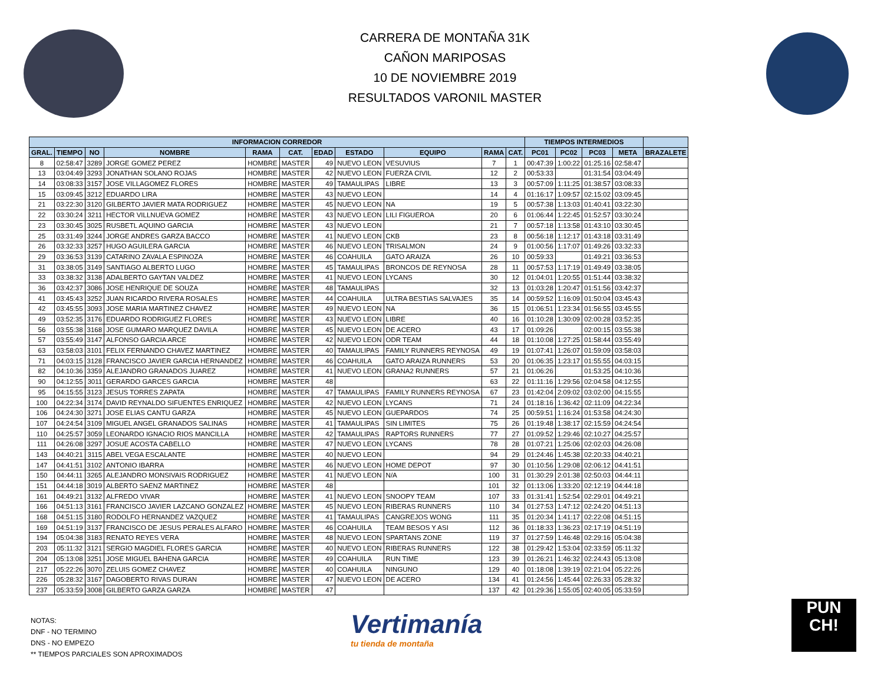CARRERA DE MONTAÑA 31K
CAÑON MARIPOSAS
10 DE NOVIEMBRE 2019
RESULTADOS VARONIL MASTER
| INFORMACION CORREDOR | | | | | | | | | | | TIEMPOS INTERMEDIOS | | | | |
| --- | --- | --- | --- | --- | --- | --- | --- | --- | --- | --- | --- | --- | --- | --- | --- |
| GRAL. | TIEMPO | NO | NOMBRE | RAMA | CAT. | EDAD | ESTADO | EQUIPO | RAMA | CAT. | PC01 | PC02 | PC03 | META | BRAZALETE |
| 8 | 02:58:47 | 3289 | JORGE GOMEZ PEREZ | HOMBRE | MASTER | 49 | NUEVO LEON | VESUVIUS | 7 | 1 | 00:47:39 | 1:00:22 | 01:25:16 | 02:58:47 | |
| 13 | 03:04:49 | 3293 | JONATHAN SOLANO ROJAS | HOMBRE | MASTER | 42 | NUEVO LEON | FUERZA CIVIL | 12 | 2 | 00:53:33 | | 01:31:54 | 03:04:49 | |
| 14 | 03:08:33 | 3157 | JOSE VILLAGOMEZ FLORES | HOMBRE | MASTER | 49 | TAMAULIPAS | LIBRE | 13 | 3 | 00:57:09 | 1:11:25 | 01:38:57 | 03:08:33 | |
| 15 | 03:09:45 | 3212 | EDUARDO LIRA | HOMBRE | MASTER | 43 | NUEVO LEON | | 14 | 4 | 01:16:17 | 1:09:57 | 02:15:02 | 03:09:45 | |
| 21 | 03:22:30 | 3120 | GILBERTO JAVIER MATA RODRIGUEZ | HOMBRE | MASTER | 45 | NUEVO LEON | NA | 19 | 5 | 00:57:38 | 1:13:03 | 01:40:41 | 03:22:30 | |
| 22 | 03:30:24 | 3211 | HECTOR VILLNUEVA GOMEZ | HOMBRE | MASTER | 43 | NUEVO LEON | LILI FIGUEROA | 20 | 6 | 01:06:44 | 1:22:45 | 01:52:57 | 03:30:24 | |
| 23 | 03:30:45 | 3025 | RUSBETL AQUINO GARCIA | HOMBRE | MASTER | 43 | NUEVO LEON | | 21 | 7 | 00:57:18 | 1:13:58 | 01:43:10 | 03:30:45 | |
| 25 | 03:31:49 | 3244 | JORGE ANDRES GARZA BACCO | HOMBRE | MASTER | 41 | NUEVO LEON | CKB | 23 | 8 | 00:56:18 | 1:12:17 | 01:43:18 | 03:31:49 | |
| 26 | 03:32:33 | 3257 | HUGO AGUILERA GARCIA | HOMBRE | MASTER | 46 | NUEVO LEON | TRISALMON | 24 | 9 | 01:00:56 | 1:17:07 | 01:49:26 | 03:32:33 | |
| 29 | 03:36:53 | 3139 | CATARINO ZAVALA ESPINOZA | HOMBRE | MASTER | 46 | COAHUILA | GATO ARAIZA | 26 | 10 | 00:59:33 | | 01:49:21 | 03:36:53 | |
| 31 | 03:38:05 | 3149 | SANTIAGO ALBERTO LUGO | HOMBRE | MASTER | 45 | TAMAULIPAS | BRONCOS DE REYNOSA | 28 | 11 | 00:57:53 | 1:17:19 | 01:49:49 | 03:38:05 | |
| 33 | 03:38:32 | 3138 | ADALBERTO GAYTAN VALDEZ | HOMBRE | MASTER | 41 | NUEVO LEON | LYCANS | 30 | 12 | 01:04:01 | 1:20:55 | 01:51:44 | 03:38:32 | |
| 36 | 03:42:37 | 3086 | JOSE HENRIQUE DE SOUZA | HOMBRE | MASTER | 48 | TAMAULIPAS | | 32 | 13 | 01:03:28 | 1:20:47 | 01:51:56 | 03:42:37 | |
| 41 | 03:45:43 | 3252 | JUAN RICARDO RIVERA ROSALES | HOMBRE | MASTER | 44 | COAHUILA | ULTRA BESTIAS SALVAJES | 35 | 14 | 00:59:52 | 1:16:09 | 01:50:04 | 03:45:43 | |
| 42 | 03:45:55 | 3093 | JOSE MARIA MARTINEZ CHAVEZ | HOMBRE | MASTER | 49 | NUEVO LEON | NA | 36 | 15 | 01:06:51 | 1:23:34 | 01:56:55 | 03:45:55 | |
| 49 | 03:52:35 | 3176 | EDUARDO RODRIGUEZ FLORES | HOMBRE | MASTER | 43 | NUEVO LEON | LIBRE | 40 | 16 | 01:10:28 | 1:30:09 | 02:00:28 | 03:52:35 | |
| 56 | 03:55:38 | 3168 | JOSE GUMARO MARQUEZ DAVILA | HOMBRE | MASTER | 45 | NUEVO LEON | DE ACERO | 43 | 17 | 01:09:26 | | 02:00:15 | 03:55:38 | |
| 57 | 03:55:49 | 3147 | ALFONSO GARCIA ARCE | HOMBRE | MASTER | 42 | NUEVO LEON | ODR TEAM | 44 | 18 | 01:10:08 | 1:27:25 | 01:58:44 | 03:55:49 | |
| 63 | 03:58:03 | 3101 | FELIX FERNANDO CHAVEZ MARTINEZ | HOMBRE | MASTER | 40 | TAMAULIPAS | FAMILY RUNNERS REYNOSA | 49 | 19 | 01:07:41 | 1:26:07 | 01:59:09 | 03:58:03 | |
| 71 | 04:03:15 | 3128 | FRANCISCO JAVIER GARCIA HERNANDEZ | HOMBRE | MASTER | 46 | COAHUILA | GATO ARAIZA RUNNERS | 53 | 20 | 01:06:35 | 1:23:17 | 01:55:55 | 04:03:15 | |
| 82 | 04:10:36 | 3359 | ALEJANDRO GRANADOS JUAREZ | HOMBRE | MASTER | 41 | NUEVO LEON | GRANA2 RUNNERS | 57 | 21 | 01:06:26 | | 01:53:25 | 04:10:36 | |
| 90 | 04:12:55 | 3011 | GERARDO GARCES GARCIA | HOMBRE | MASTER | 48 | | | 63 | 22 | 01:11:16 | 1:29:56 | 02:04:58 | 04:12:55 | |
| 95 | 04:15:55 | 3123 | JESUS TORRES ZAPATA | HOMBRE | MASTER | 47 | TAMAULIPAS | FAMILY RUNNERS REYNOSA | 67 | 23 | 01:42:04 | 2:09:02 | 03:02:00 | 04:15:55 | |
| 100 | 04:22:34 | 3174 | DAVID REYNALDO SIFUENTES ENRIQUEZ | HOMBRE | MASTER | 42 | NUEVO LEON | LYCANS | 71 | 24 | 01:18:16 | 1:36:42 | 02:11:09 | 04:22:34 | |
| 106 | 04:24:30 | 3271 | JOSE ELIAS CANTU GARZA | HOMBRE | MASTER | 45 | NUEVO LEON | GUEPARDOS | 74 | 25 | 00:59:51 | 1:16:24 | 01:53:58 | 04:24:30 | |
| 107 | 04:24:54 | 3109 | MIGUEL ANGEL GRANADOS SALINAS | HOMBRE | MASTER | 41 | TAMAULIPAS | SIN LIMITES | 75 | 26 | 01:19:48 | 1:38:17 | 02:15:59 | 04:24:54 | |
| 110 | 04:25:57 | 3059 | LEONARDO IGNACIO RIOS MANCILLA | HOMBRE | MASTER | 42 | TAMAULIPAS | RAPTORS RUNNERS | 77 | 27 | 01:09:52 | 1:29:46 | 02:10:27 | 04:25:57 | |
| 111 | 04:26:08 | 3297 | JOSUE ACOSTA CABELLO | HOMBRE | MASTER | 47 | NUEVO LEON | LYCANS | 78 | 28 | 01:07:21 | 1:25:06 | 02:02:03 | 04:26:08 | |
| 143 | 04:40:21 | 3115 | ABEL VEGA ESCALANTE | HOMBRE | MASTER | 40 | NUEVO LEON | | 94 | 29 | 01:24:46 | 1:45:38 | 02:20:33 | 04:40:21 | |
| 147 | 04:41:51 | 3102 | ANTONIO IBARRA | HOMBRE | MASTER | 46 | NUEVO LEON | HOME DEPOT | 97 | 30 | 01:10:56 | 1:29:08 | 02:06:12 | 04:41:51 | |
| 150 | 04:44:11 | 3265 | ALEJANDRO MONSIVAIS RODRIGUEZ | HOMBRE | MASTER | 41 | NUEVO LEON | N/A | 100 | 31 | 01:30:29 | 2:01:38 | 02:50:03 | 04:44:11 | |
| 151 | 04:44:18 | 3019 | ALBERTO SAENZ MARTINEZ | HOMBRE | MASTER | 48 | | | 101 | 32 | 01:13:06 | 1:33:20 | 02:12:19 | 04:44:18 | |
| 161 | 04:49:21 | 3132 | ALFREDO VIVAR | HOMBRE | MASTER | 41 | NUEVO LEON | SNOOPY TEAM | 107 | 33 | 01:31:41 | 1:52:54 | 02:29:01 | 04:49:21 | |
| 166 | 04:51:13 | 3161 | FRANCISCO JAVIER LAZCANO GONZALEZ | HOMBRE | MASTER | 45 | NUEVO LEON | RIBERAS RUNNERS | 110 | 34 | 01:27:53 | 1:47:12 | 02:24:20 | 04:51:13 | |
| 168 | 04:51:15 | 3180 | RODOLFO HERNANDEZ VAZQUEZ | HOMBRE | MASTER | 41 | TAMAULIPAS | CANGREJOS WONG | 111 | 35 | 01:20:34 | 1:41:17 | 02:22:08 | 04:51:15 | |
| 169 | 04:51:19 | 3137 | FRANCISCO DE JESUS PERALES ALFARO | HOMBRE | MASTER | 46 | COAHUILA | TEAM BESOS Y ASI | 112 | 36 | 01:18:33 | 1:36:23 | 02:17:19 | 04:51:19 | |
| 194 | 05:04:38 | 3183 | RENATO REYES VERA | HOMBRE | MASTER | 48 | NUEVO LEON | SPARTANS ZONE | 119 | 37 | 01:27:59 | 1:46:48 | 02:29:16 | 05:04:38 | |
| 203 | 05:11:32 | 3121 | SERGIO MAGDIEL FLORES GARCIA | HOMBRE | MASTER | 40 | NUEVO LEON | RIBERAS RUNNERS | 122 | 38 | 01:29:42 | 1:53:04 | 02:33:59 | 05:11:32 | |
| 204 | 05:13:08 | 3251 | JOSE MIGUEL BAHENA GARCIA | HOMBRE | MASTER | 49 | COAHUILA | RUN TIME | 123 | 39 | 01:26:21 | 1:46:32 | 02:24:43 | 05:13:08 | |
| 217 | 05:22:26 | 3070 | ZELUIS GOMEZ CHAVEZ | HOMBRE | MASTER | 40 | COAHUILA | NINGUNO | 129 | 40 | 01:18:08 | 1:39:19 | 02:21:04 | 05:22:26 | |
| 226 | 05:28:32 | 3167 | DAGOBERTO RIVAS DURAN | HOMBRE | MASTER | 47 | NUEVO LEON | DE ACERO | 134 | 41 | 01:24:56 | 1:45:44 | 02:26:33 | 05:28:32 | |
| 237 | 05:33:59 | 3008 | GILBERTO GARZA GARZA | HOMBRE | MASTER | 47 | | | 137 | 42 | 01:29:36 | 1:55:05 | 02:40:05 | 05:33:59 | |
NOTAS:
DNF - NO TERMINO
DNS - NO EMPEZO
** TIEMPOS PARCIALES SON APROXIMADOS
Vertimanía
tu tienda de montaña
PUN
CH!